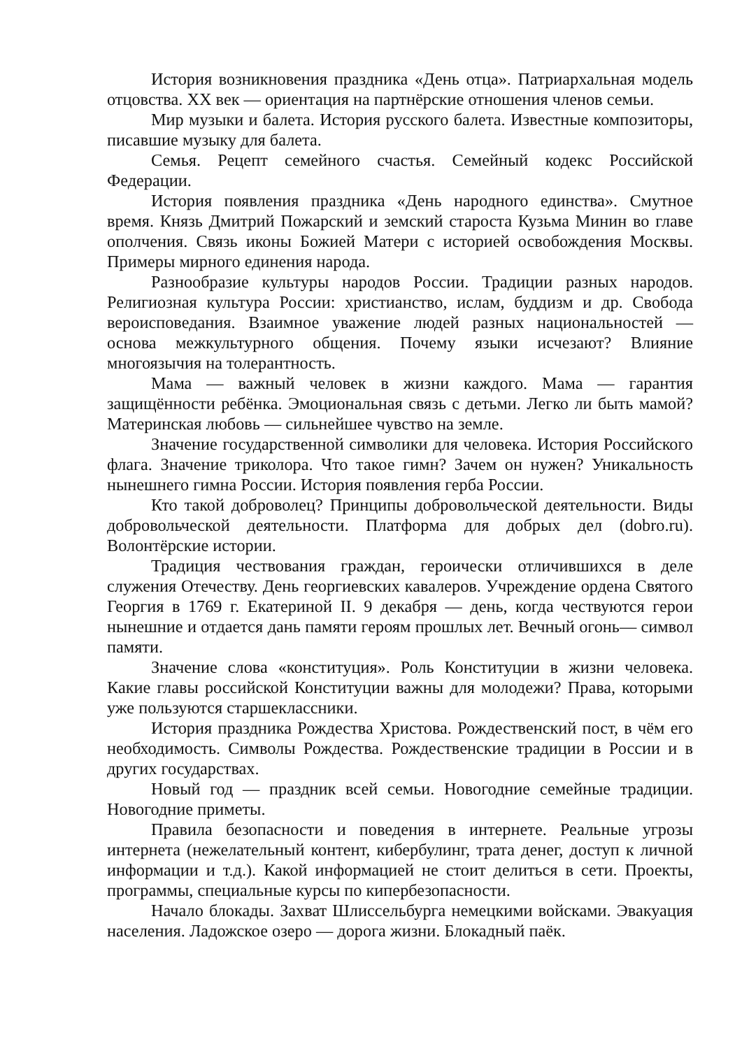История возникновения праздника «День отца». Патриархальная модель отцовства. XX век — ориентация на партнёрские отношения членов семьи.
Мир музыки и балета. История русского балета. Известные композиторы, писавшие музыку для балета.
Семья. Рецепт семейного счастья. Семейный кодекс Российской Федерации.
История появления праздника «День народного единства». Смутное время. Князь Дмитрий Пожарский и земский староста Кузьма Минин во главе ополчения. Связь иконы Божией Матери с историей освобождения Москвы. Примеры мирного единения народа.
Разнообразие культуры народов России. Традиции разных народов. Религиозная культура России: христианство, ислам, буддизм и др. Свобода вероисповедания. Взаимное уважение людей разных национальностей — основа межкультурного общения. Почему языки исчезают? Влияние многоязычия на толерантность.
Мама — важный человек в жизни каждого. Мама — гарантия защищённости ребёнка. Эмоциональная связь с детьми. Легко ли быть мамой? Материнская любовь — сильнейшее чувство на земле.
Значение государственной символики для человека. История Российского флага. Значение триколора. Что такое гимн? Зачем он нужен? Уникальность нынешнего гимна России. История появления герба России.
Кто такой доброволец? Принципы добровольческой деятельности. Виды добровольческой деятельности. Платформа для добрых дел (dobro.ru). Волонтёрские истории.
Традиция чествования граждан, героически отличившихся в деле служения Отечеству. День георгиевских кавалеров. Учреждение ордена Святого Георгия в 1769 г. Екатериной II. 9 декабря — день, когда чествуются герои нынешние и отдается дань памяти героям прошлых лет. Вечный огонь— символ памяти.
Значение слова «конституция». Роль Конституции в жизни человека. Какие главы российской Конституции важны для молодежи? Права, которыми уже пользуются старшеклассники.
История праздника Рождества Христова. Рождественский пост, в чём его необходимость. Символы Рождества. Рождественские традиции в России и в других государствах.
Новый год — праздник всей семьи. Новогодние семейные традиции. Новогодние приметы.
Правила безопасности и поведения в интернете. Реальные угрозы интернета (нежелательный контент, кибербулинг, трата денег, доступ к личной информации и т.д.). Какой информацией не стоит делиться в сети. Проекты, программы, специальные курсы по кипербезопасности.
Начало блокады. Захват Шлиссельбурга немецкими войсками. Эвакуация населения. Ладожское озеро — дорога жизни. Блокадный паёк.